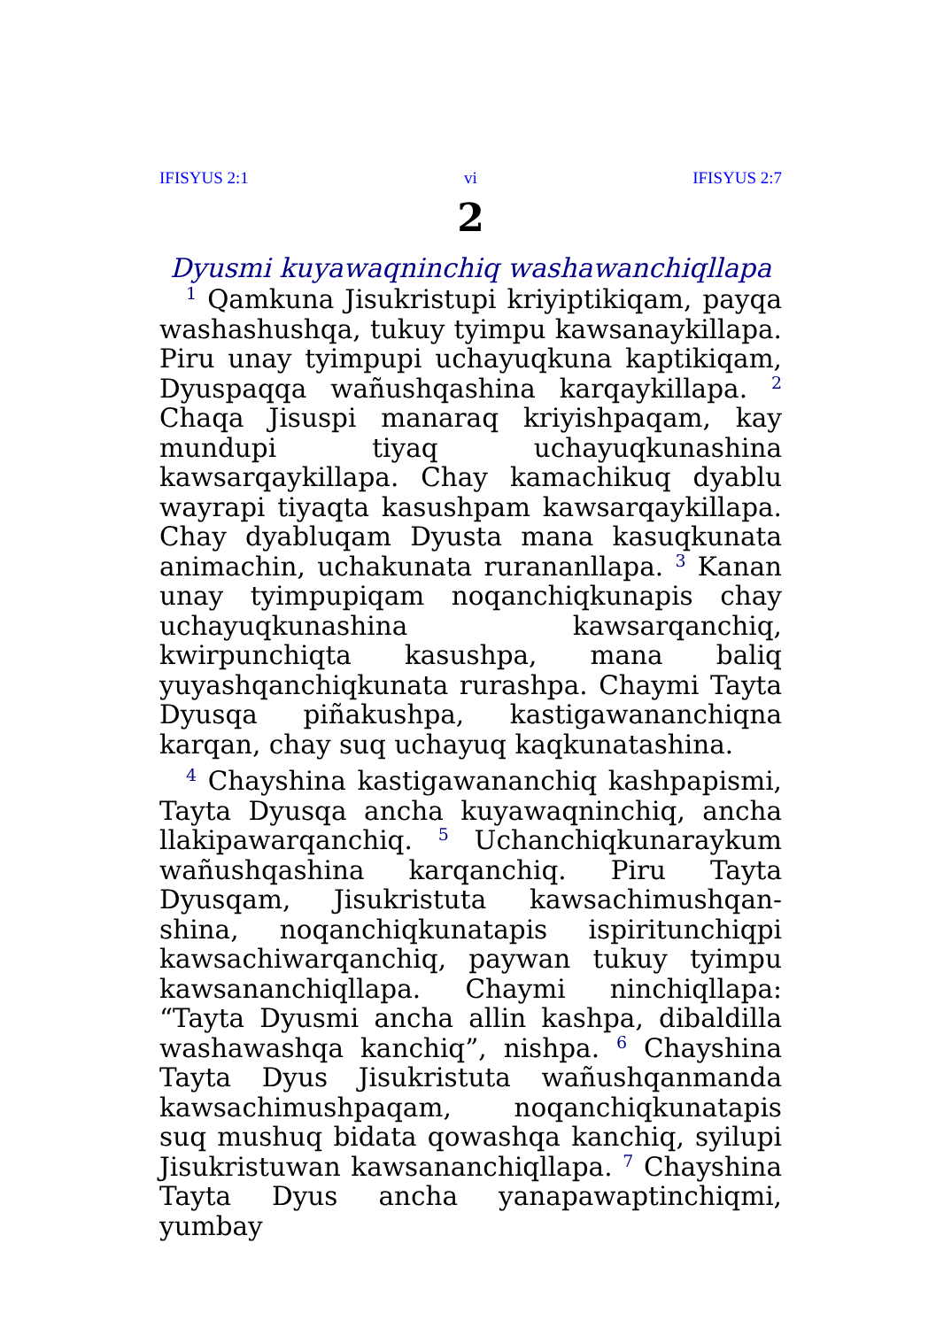IFISYUS 2:1 vi IFISYUS 2:7
2
Dyusmi kuyawaqninchiq washawanchiqllapa
<sup>1</sup> Qamkuna Jisukristupi kriyiptikiqam, payqa washashushqa, tukuy tyimpu kawsanaykillapa. Piru unay tyimpupi uchayuqkuna kaptikiqam, Dyuspaqqa wañushqashina karqaykillapa. <sup>2</sup> Chaqa Jisuspi manaraq kriyishpaqam, kay mundupi tiyaq uchayuqkunashina kawsarqaykillapa. Chay kamachikuq dyablu wayrapi tiyaqta kasushpam kawsarqaykillapa. Chay dyabluqam Dyusta mana kasuqkunata animachin, uchakunata rurananllapa. <sup>3</sup> Kanan unay tyimpupiqam noqanchiqkunapis chay uchayuqkunashina kawsarqanchiq, kwirpunchiqta kasushpa, mana baliq yuyashqanchiqkunata rurashpa. Chaymi Tayta Dyusqa piñakushpa, kastigawananchiqna karqan, chay suq uchayuq kaqkunatashina.
<sup>4</sup> Chayshina kastigawananchiq kashpapismi, Tayta Dyusqa ancha kuyawaqninchiq, ancha llakipawarqanchiq. <sup>5</sup> Uchanchiqkunaraykum wañushqashina karqanchiq. Piru Tayta Dyusqam, Jisukristuta kawsachimushqan­shina, noqanchiqkunatapis ispiritunchiqpi kawsachiwarqanchiq, paywan tukuy tyimpu kawsananchiqllapa. Chaymi ninchiqllapa: “Tayta Dyusmi ancha allin kashpa, dibaldilla washawashqa kanchiq”, nishpa. <sup>6</sup> Chayshina Tayta Dyus Jisukristuta wañushqanmanda kawsachimushpaqam, noqanchiqkunatapis suq mushuq bidata qowashqa kanchiq, syilupi Jisukristuwan kawsananchiqllapa. <sup>7</sup> Chayshina Tayta Dyus ancha yanapawaptinchiqmi, yumbay